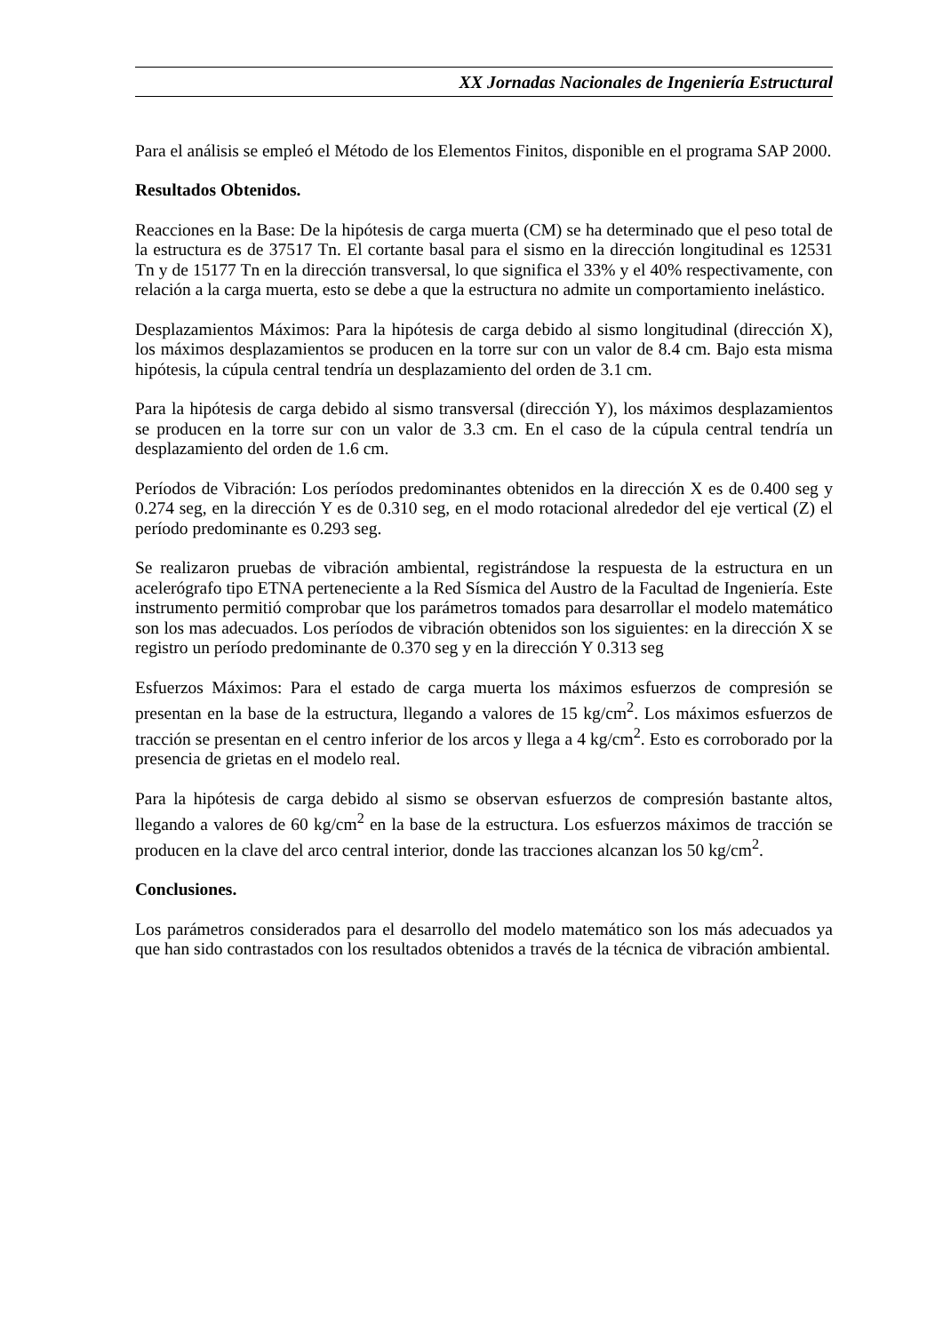XX Jornadas Nacionales de Ingeniería Estructural
Para el análisis se empleó el Método de los Elementos Finitos, disponible en el programa SAP 2000.
Resultados Obtenidos.
Reacciones en la Base: De la hipótesis de carga muerta (CM) se ha determinado que el peso total de la estructura es de 37517 Tn. El cortante basal para el sismo en la dirección longitudinal es 12531 Tn y de 15177 Tn en la dirección transversal, lo que significa el 33% y el 40% respectivamente, con relación a la carga muerta, esto se debe a que la estructura no admite un comportamiento inelástico.
Desplazamientos Máximos: Para la hipótesis de carga debido al sismo longitudinal (dirección X), los máximos desplazamientos se producen en la torre sur con un valor de 8.4 cm. Bajo esta misma hipótesis, la cúpula central tendría un desplazamiento del orden de 3.1 cm.
Para la hipótesis de carga debido al sismo transversal (dirección Y), los máximos desplazamientos se producen en la torre sur con un valor de 3.3 cm. En el caso de la cúpula central tendría un desplazamiento del orden de 1.6 cm.
Períodos de Vibración: Los períodos predominantes obtenidos en la dirección X es de 0.400 seg y 0.274 seg, en la dirección Y es de 0.310 seg, en el modo rotacional alrededor del eje vertical (Z) el período predominante es 0.293 seg.
Se realizaron pruebas de vibración ambiental, registrándose la respuesta de la estructura en un acelerógrafo tipo ETNA perteneciente a la Red Sísmica del Austro de la Facultad de Ingeniería. Este instrumento permitió comprobar que los parámetros tomados para desarrollar el modelo matemático son los mas adecuados. Los períodos de vibración obtenidos son los siguientes: en la dirección X se registro un período predominante de 0.370 seg y en la dirección Y 0.313 seg
Esfuerzos Máximos: Para el estado de carga muerta los máximos esfuerzos de compresión se presentan en la base de la estructura, llegando a valores de 15 kg/cm<sup>2</sup>. Los máximos esfuerzos de tracción se presentan en el centro inferior de los arcos y llega a 4 kg/cm<sup>2</sup>. Esto es corroborado por la presencia de grietas en el modelo real.
Para la hipótesis de carga debido al sismo se observan esfuerzos de compresión bastante altos, llegando a valores de 60 kg/cm<sup>2</sup> en la base de la estructura. Los esfuerzos máximos de tracción se producen en la clave del arco central interior, donde las tracciones alcanzan los 50 kg/cm<sup>2</sup>.
Conclusiones.
Los parámetros considerados para el desarrollo del modelo matemático son los más adecuados ya que han sido contrastados con los resultados obtenidos a través de la técnica de vibración ambiental.